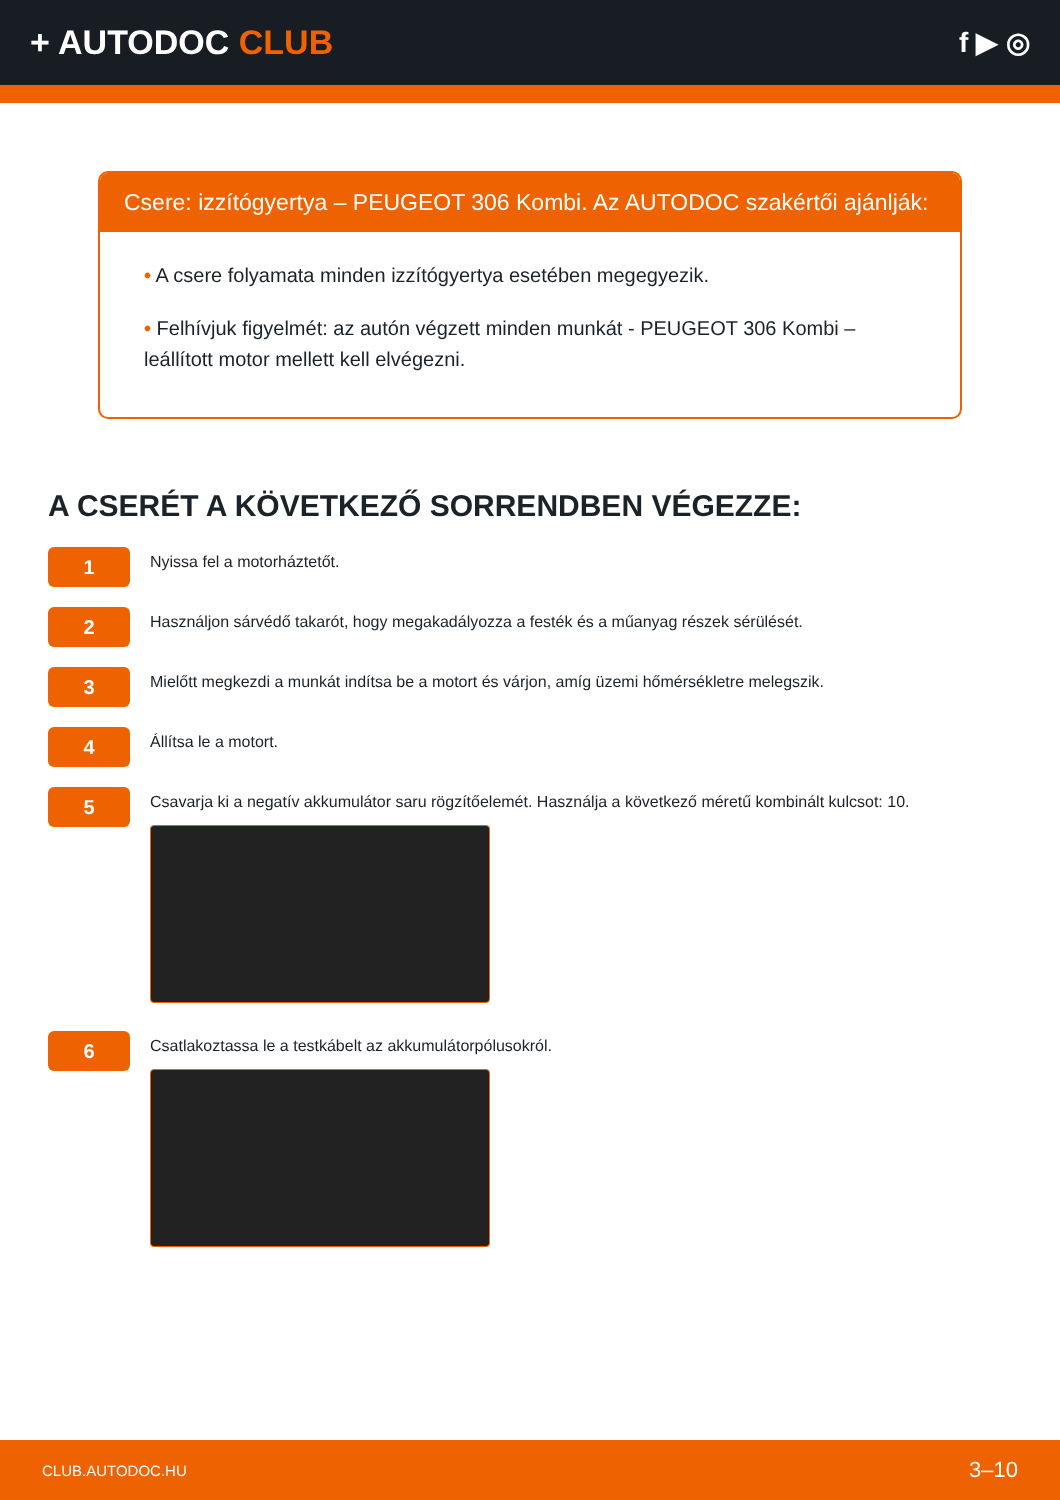+ AUTODOC CLUB
f ▶ ◎
Csere: izzítógyertya – PEUGEOT 306 Kombi. Az AUTODOC szakértői ajánlják:
• A csere folyamata minden izzítógyertya esetében megegyezik.
• Felhívjuk figyelmét: az autón végzett minden munkát - PEUGEOT 306 Kombi – leállított motor mellett kell elvégezni.
A CSERÉT A KÖVETKEZŐ SORRENDBEN VÉGEZZE:
1
Nyissa fel a motorháztetőt.
2
Használjon sárvédő takarót, hogy megakadályozza a festék és a műanyag részek sérülését.
3
Mielőtt megkezdi a munkát indítsa be a motort és várjon, amíg üzemi hőmérsékletre melegszik.
4
Állítsa le a motort.
5
Csavarja ki a negatív akkumulátor saru rögzítőelemét. Használja a következő méretű kombinált kulcsot: 10.
6
Csatlakoztassa le a testkábelt az akkumulátorpólusokról.
CLUB.AUTODOC.HU 3–10